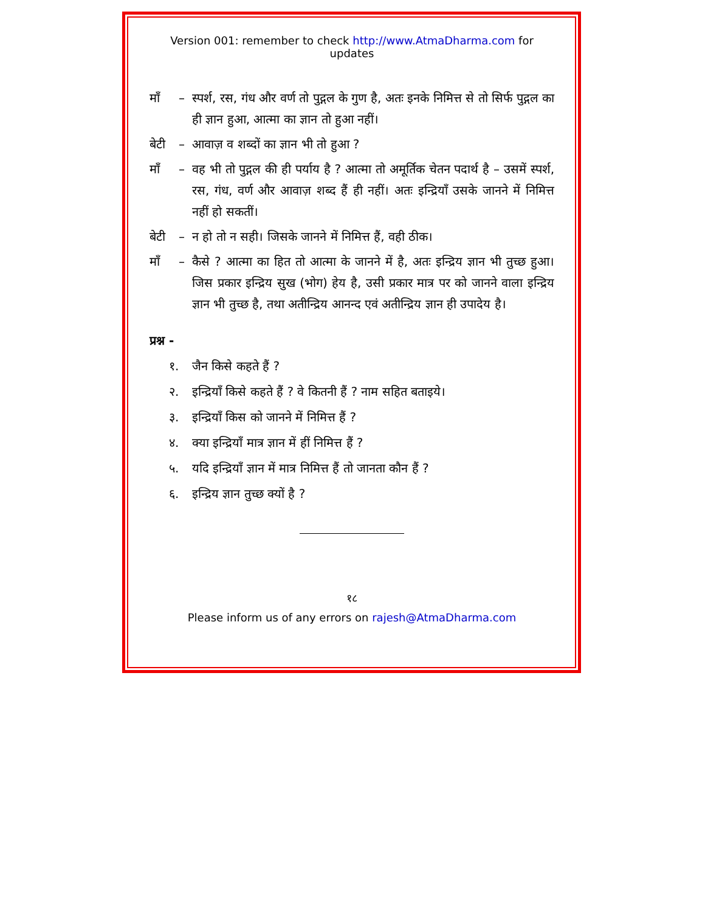Version 001: remember to check http://www.AtmaDharma.com for updates
माँ – स्पर्श, रस, गंध और वर्ण तो पुद्गल के गुण है, अतः इनके निमित्त से तो सिर्फ पुद्गल का ही ज्ञान हुआ, आत्मा का ज्ञान तो हुआ नहीं।
बेटी – आवाज़ व शब्दों का ज्ञान भी तो हुआ ?
माँ – वह भी तो पुद्गल की ही पर्याय है ? आत्मा तो अमूर्तिक चेतन पदार्थ है – उसमें स्पर्श, रस, गंध, वर्ण और आवाज़ शब्द हैं ही नहीं। अतः इन्द्रियाँ उसके जानने में निमित्त नहीं हो सकतीं।
बेटी – न हो तो न सही। जिसके जानने में निमित्त हैं, वही ठीक।
माँ – कैसे ? आत्मा का हित तो आत्मा के जानने में है, अतः इन्द्रिय ज्ञान भी तुच्छ हुआ। जिस प्रकार इन्द्रिय सुख (भोग) हेय है, उसी प्रकार मात्र पर को जानने वाला इन्द्रिय ज्ञान भी तुच्छ है, तथा अतीन्द्रिय आनन्द एवं अतीन्द्रिय ज्ञान ही उपादेय है।
प्रश्न -
१. जैन किसे कहते हैं ?
२. इन्द्रियाँ किसे कहते हैं ? वे कितनी हैं ? नाम सहित बताइये।
३. इन्द्रियाँ किस को जानने में निमित्त हैं ?
४. क्या इन्द्रियाँ मात्र ज्ञान में हीं निमित्त हैं ?
५. यदि इन्द्रियाँ ज्ञान में मात्र निमित्त हैं तो जानता कौन हैं ?
६. इन्द्रिय ज्ञान तुच्छ क्यों है ?
१८
Please inform us of any errors on rajesh@AtmaDharma.com